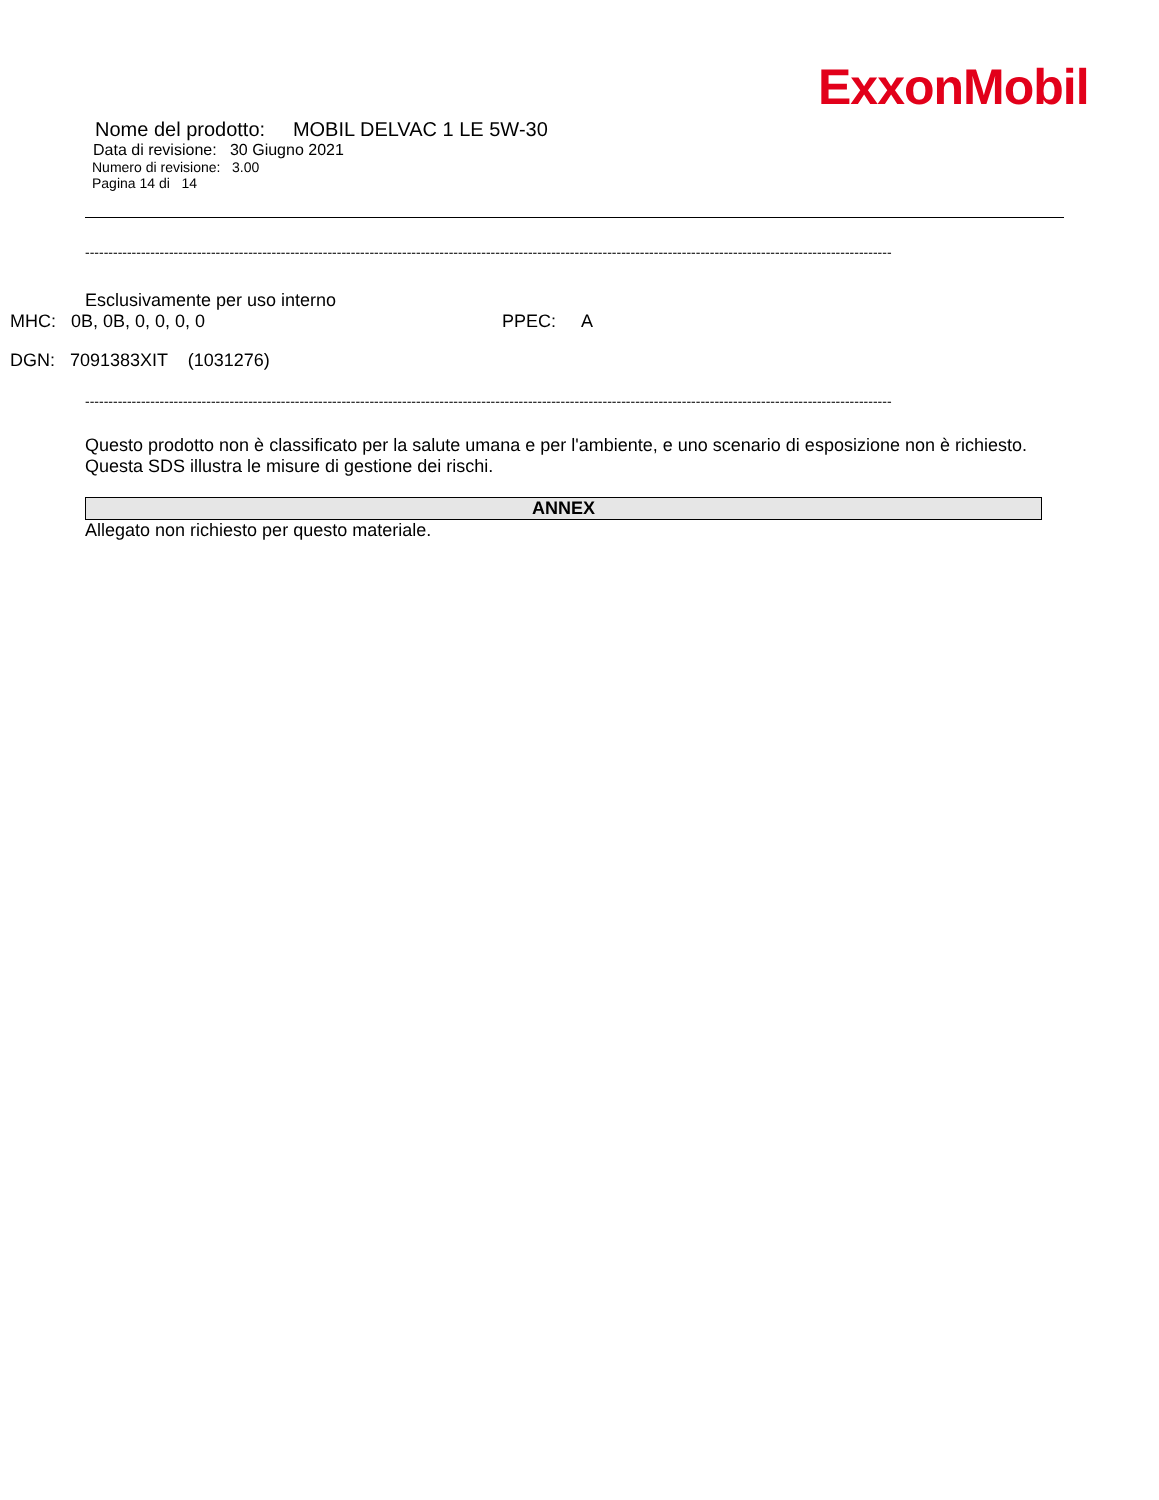ExxonMobil
Nome del prodotto: MOBIL DELVAC 1 LE 5W-30
Data di revisione: 30 Giugno 2021
Numero di revisione: 3.00
Pagina 14 di 14
-----------------------------------------------------------------------------------------------------------------------------------------------------------------------------
Esclusivamente per uso interno
MHC: 0B, 0B, 0, 0, 0, 0 PPEC: A
DGN: 7091383XIT (1031276)
-----------------------------------------------------------------------------------------------------------------------------------------------------------------------------
Questo prodotto non è classificato per la salute umana e per l'ambiente, e uno scenario di esposizione non è richiesto.
Questa SDS illustra le misure di gestione dei rischi.
ANNEX
Allegato non richiesto per questo materiale.